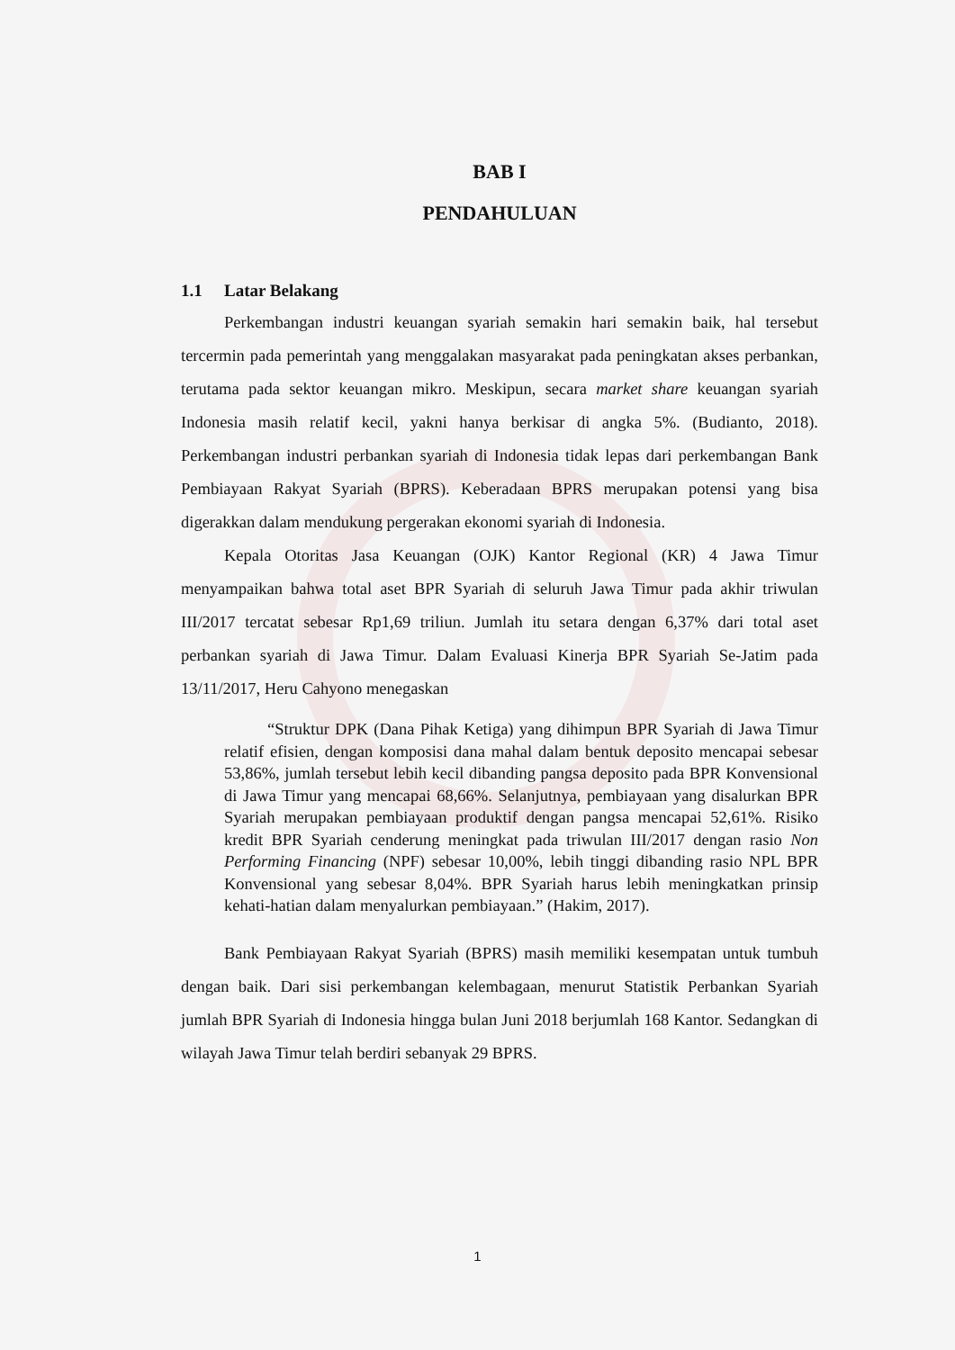BAB I
PENDAHULUAN
1.1 Latar Belakang
Perkembangan industri keuangan syariah semakin hari semakin baik, hal tersebut tercermin pada pemerintah yang menggalakan masyarakat pada peningkatan akses perbankan, terutama pada sektor keuangan mikro. Meskipun, secara market share keuangan syariah Indonesia masih relatif kecil, yakni hanya berkisar di angka 5%. (Budianto, 2018). Perkembangan industri perbankan syariah di Indonesia tidak lepas dari perkembangan Bank Pembiayaan Rakyat Syariah (BPRS). Keberadaan BPRS merupakan potensi yang bisa digerakkan dalam mendukung pergerakan ekonomi syariah di Indonesia.
Kepala Otoritas Jasa Keuangan (OJK) Kantor Regional (KR) 4 Jawa Timur menyampaikan bahwa total aset BPR Syariah di seluruh Jawa Timur pada akhir triwulan III/2017 tercatat sebesar Rp1,69 triliun. Jumlah itu setara dengan 6,37% dari total aset perbankan syariah di Jawa Timur. Dalam Evaluasi Kinerja BPR Syariah Se-Jatim pada 13/11/2017, Heru Cahyono menegaskan
“Struktur DPK (Dana Pihak Ketiga) yang dihimpun BPR Syariah di Jawa Timur relatif efisien, dengan komposisi dana mahal dalam bentuk deposito mencapai sebesar 53,86%, jumlah tersebut lebih kecil dibanding pangsa deposito pada BPR Konvensional di Jawa Timur yang mencapai 68,66%. Selanjutnya, pembiayaan yang disalurkan BPR Syariah merupakan pembiayaan produktif dengan pangsa mencapai 52,61%. Risiko kredit BPR Syariah cenderung meningkat pada triwulan III/2017 dengan rasio Non Performing Financing (NPF) sebesar 10,00%, lebih tinggi dibanding rasio NPL BPR Konvensional yang sebesar 8,04%. BPR Syariah harus lebih meningkatkan prinsip kehati-hatian dalam menyalurkan pembiayaan.” (Hakim, 2017).
Bank Pembiayaan Rakyat Syariah (BPRS) masih memiliki kesempatan untuk tumbuh dengan baik. Dari sisi perkembangan kelembagaan, menurut Statistik Perbankan Syariah jumlah BPR Syariah di Indonesia hingga bulan Juni 2018 berjumlah 168 Kantor. Sedangkan di wilayah Jawa Timur telah berdiri sebanyak 29 BPRS.
1